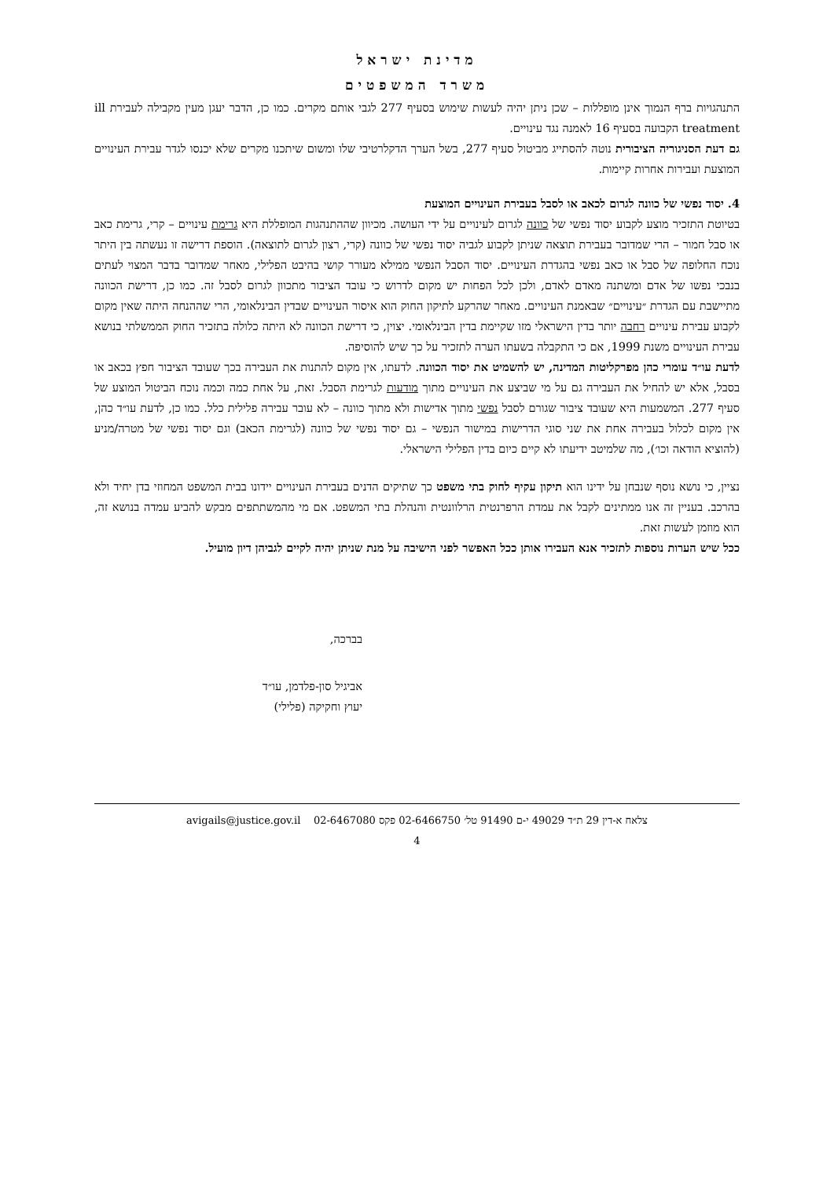מדינת ישראל
משרד המשפטים
התנהגויות ברף הנמוך אינן מופללות – שכן ניתן יהיה לעשות שימוש בסעיף 277 לגבי אותם מקרים. כמו כן, הדבר יעגן מעין מקבילה לעבירת ill treatment הקבועה בסעיף 16 לאמנה נגד עינויים.
גם דעת הסניגוריה הציבורית נוטה להסתייג מביטול סעיף 277, בשל הערך הדקלרטיבי שלו ומשום שיתכנו מקרים שלא יכנסו לגדר עבירת העינויים המוצעת ועבירות אחרות קיימות.
4. יסוד נפשי של כוונה לגרום לכאב או לסבל בעבירת העינויים המוצעת
בטיוטת התזכיר מוצע לקבוע יסוד נפשי של כוונה לגרום לעינויים על ידי העושה. מכיוון שההתנהגות המופללת היא גרימת עינויים – קרי, גרימת כאב או סבל חמור – הרי שמדובר בעבירת תוצאה שניתן לקבוע לגביה יסוד נפשי של כוונה (קרי, רצון לגרום לתוצאה). הוספת דרישה זו נעשתה בין היתר נוכח החלופה של סבל או כאב נפשי בהגדרת העינויים. יסוד הסבל הנפשי ממילא מעורר קושי בהיבט הפלילי, מאחר שמדובר בדבר המצוי לעתים בנבכי נפשו של אדם ומשתנה מאדם לאדם, ולכן לכל הפחות יש מקום לדרוש כי עובד הציבור מתכוון לגרום לסבל זה. כמו כן, דרישת הכוונה מתיישבת עם הגדרת ״עינויים״ שבאמנת העינויים. מאחר שהרקע לתיקון החוק הוא איסור העינויים שבדין הבינלאומי, הרי שההנחה היתה שאין מקום לקבוע עבירת עינויים רחבה יותר בדין הישראלי מזו שקיימת בדין הבינלאומי. יצוין, כי דרישת הכוונה לא היתה כלולה בתזכיר החוק הממשלתי בנושא עבירת העינויים משנת 1999, אם כי התקבלה בשעתו הערה לתזכיר על כך שיש להוסיפה.
לדעת עו״ד עומרי כהן מפרקליטות המדינה, יש להשמיט את יסוד הכוונה. לדעתו, אין מקום להתנות את העבירה בכך שעובד הציבור חפץ בכאב או בסבל, אלא יש להחיל את העבירה גם על מי שביצע את העינויים מתוך מודעות לגרימת הסבל. זאת, על אחת כמה וכמה נוכח הביטול המוצע של סעיף 277. המשמעות היא שעובד ציבור שגורם לסבל נפשי מתוך אדישות ולא מתוך כוונה – לא עובר עבירה פלילית כלל. כמו כן, לדעת עו״ד כהן, אין מקום לכלול בעבירה אחת את שני סוגי הדרישות במישור הנפשי – גם יסוד נפשי של כוונה (לגרימת הכאב) וגם יסוד נפשי של מטרה/מניע (להוציא הודאה וכו׳), מה שלמיטב ידיעתו לא קיים כיום בדין הפלילי הישראלי.
נציין, כי נושא נוסף שנבחן על ידינו הוא תיקון עקיף לחוק בתי משפט כך שתיקים הדנים בעבירת העינויים יידונו בבית המשפט המחוזי בדן יחיד ולא בהרכב. בעניין זה אנו ממתינים לקבל את עמדת הרפרנטית הרלוונטית והנהלת בתי המשפט. אם מי מהמשתתפים מבקש להביע עמדה בנושא זה, הוא מוזמן לעשות זאת.
ככל שיש הערות נוספות לתזכיר אנא העבירו אותן ככל האפשר לפני הישיבה על מנת שניתן יהיה לקיים לגביהן דיון מועיל.
בברכה,
אביגיל סון-פלדמן, עו״ד
יעוץ וחקיקה (פלילי)
צלאח א-דין 29 ת״ד 49029 י-ם 91490 טל׳ 02-6466750 פקס 02-6467080 avigails@justice.gov.il
4